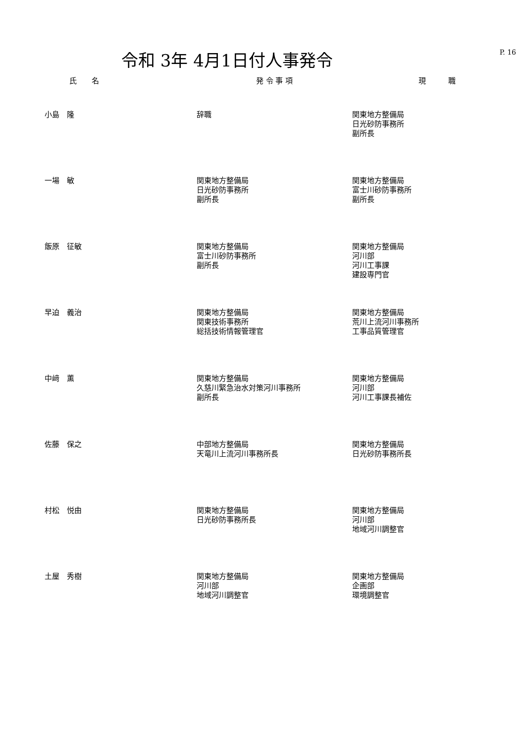令和 3年 4月1日付人事発令
P. 16
| 氏 名 | 発 令 事 項 | 現 職 |
| --- | --- | --- |
| 小島 隆 | 辞職 | 関東地方整備局 日光砂防事務所 副所長 |
| 一場 敏 | 関東地方整備局 日光砂防事務所 副所長 | 関東地方整備局 富士川砂防事務所 副所長 |
| 飯原 征敏 | 関東地方整備局 富士川砂防事務所 副所長 | 関東地方整備局 河川部 河川工事課 建設専門官 |
| 早迫 義治 | 関東地方整備局 関東技術事務所 総括技術情報管理官 | 関東地方整備局 荒川上流河川事務所 工事品質管理官 |
| 中﨑 薫 | 関東地方整備局 久慈川緊急治水対策河川事務所 副所長 | 関東地方整備局 河川部 河川工事課長補佐 |
| 佐藤 保之 | 中部地方整備局 天竜川上流河川事務所長 | 関東地方整備局 日光砂防事務所長 |
| 村松 悦由 | 関東地方整備局 日光砂防事務所長 | 関東地方整備局 河川部 地域河川調整官 |
| 土屋 秀樹 | 関東地方整備局 河川部 地域河川調整官 | 関東地方整備局 企画部 環境調整官 |